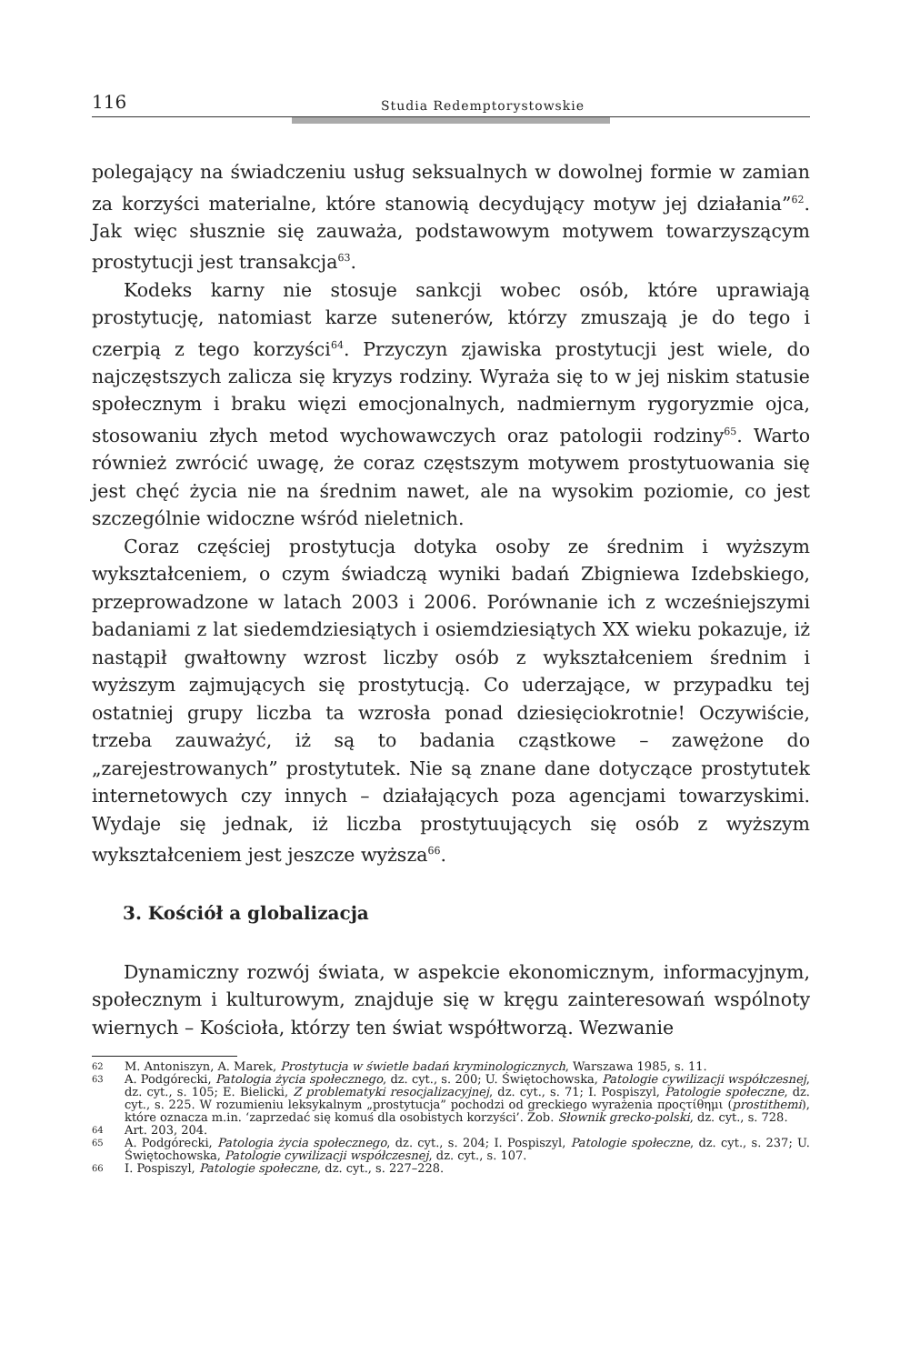116 Studia Redemptorystowskie
polegający na świadczeniu usług seksualnych w dowolnej formie w zamian za korzyści materialne, które stanowią decydujący motyw jej działania”<sup>62</sup>. Jak więc słusznie się zauważa, podstawowym motywem towarzyszącym prostytucji jest transakcja<sup>63</sup>.
Kodeks karny nie stosuje sankcji wobec osób, które uprawiają prostytucję, natomiast karze sutenerów, którzy zmuszają je do tego i czerpią z tego korzyści<sup>64</sup>. Przyczyn zjawiska prostytucji jest wiele, do najczęstszych zalicza się kryzys rodziny. Wyraża się to w jej niskim statusie społecznym i braku więzi emocjonalnych, nadmiernym rygoryzmie ojca, stosowaniu złych metod wychowawczych oraz patologii rodziny<sup>65</sup>. Warto również zwrócić uwagę, że coraz częstszym motywem prostytuowania się jest chęć życia nie na średnim nawet, ale na wysokim poziomie, co jest szczególnie widoczne wśród nieletnich.
Coraz częściej prostytucja dotyka osoby ze średnim i wyższym wykształceniem, o czym świadczą wyniki badań Zbigniewa Izdebskiego, przeprowadzone w latach 2003 i 2006. Porównanie ich z wcześniejszymi badaniami z lat siedemdziesiątych i osiemdziesiątych XX wieku pokazuje, iż nastąpił gwałtowny wzrost liczby osób z wykształceniem średnim i wyższym zajmujących się prostytucją. Co uderzające, w przypadku tej ostatniej grupy liczba ta wzrosła ponad dziesięciokrotnie! Oczywiście, trzeba zauważyć, iż są to badania cząstkowe – zawężone do „zarejestrowanych” prostytutek. Nie są znane dane dotyczące prostytutek internetowych czy innych – działających poza agencjami towarzyskimi. Wydaje się jednak, iż liczba prostytuujących się osób z wyższym wykształceniem jest jeszcze wyższa<sup>66</sup>.
3. Kościół a globalizacja
Dynamiczny rozwój świata, w aspekcie ekonomicznym, informacyjnym, społecznym i kulturowym, znajduje się w kręgu zainteresowań wspólnoty wiernych – Kościoła, którzy ten świat współtworzą. Wezwanie
62 M. Antoniszyn, A. Marek, Prostytucja w świetle badań kryminologicznych, Warszawa 1985, s. 11.
63 A. Podgórecki, Patologia życia społecznego, dz. cyt., s. 200; U. Świętochowska, Patologie cywilizacji współczesnej, dz. cyt., s. 105; E. Bielicki, Z problematyki resocjalizacyjnej, dz. cyt., s. 71; I. Pospiszyl, Patologie społeczne, dz. cyt., s. 225. W rozumieniu leksykalnym „prostytucja” pochodzi od greckiego wyrażenia προςτίθημι (prostithemi), które oznacza m.in. ‘zaprzedać się komuś dla osobistych korzyści’. Zob. Słownik grecko-polski, dz. cyt., s. 728.
64 Art. 203, 204.
65 A. Podgórecki, Patologia życia społecznego, dz. cyt., s. 204; I. Pospiszyl, Patologie społeczne, dz. cyt., s. 237; U. Świętochowska, Patologie cywilizacji współczesnej, dz. cyt., s. 107.
66 I. Pospiszyl, Patologie społeczne, dz. cyt., s. 227–228.